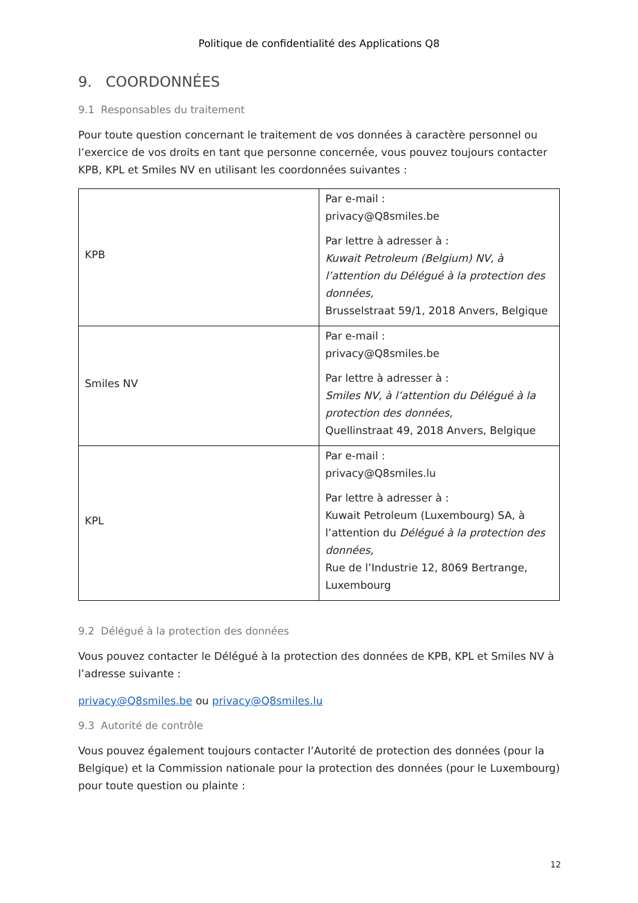Politique de confidentialité des Applications Q8
9. COORDONNÉES
9.1 Responsables du traitement
Pour toute question concernant le traitement de vos données à caractère personnel ou l’exercice de vos droits en tant que personne concernée, vous pouvez toujours contacter KPB, KPL et Smiles NV en utilisant les coordonnées suivantes :
| KPB | Par e-mail : privacy@Q8smiles.be Par lettre à adresser à : Kuwait Petroleum (Belgium) NV, à l’attention du Délégué à la protection des données, Brusselstraat 59/1, 2018 Anvers, Belgique |
| Smiles NV | Par e-mail : privacy@Q8smiles.be Par lettre à adresser à : Smiles NV, à l’attention du Délégué à la protection des données, Quellinstraat 49, 2018 Anvers, Belgique |
| KPL | Par e-mail : privacy@Q8smiles.lu Par lettre à adresser à : Kuwait Petroleum (Luxembourg) SA, à l’attention du Délégué à la protection des données, Rue de l’Industrie 12, 8069 Bertrange, Luxembourg |
9.2 Délégué à la protection des données
Vous pouvez contacter le Délégué à la protection des données de KPB, KPL et Smiles NV à l’adresse suivante :
privacy@Q8smiles.be ou privacy@Q8smiles.lu
9.3 Autorité de contrôle
Vous pouvez également toujours contacter l’Autorité de protection des données (pour la Belgique) et la Commission nationale pour la protection des données (pour le Luxembourg) pour toute question ou plainte :
12